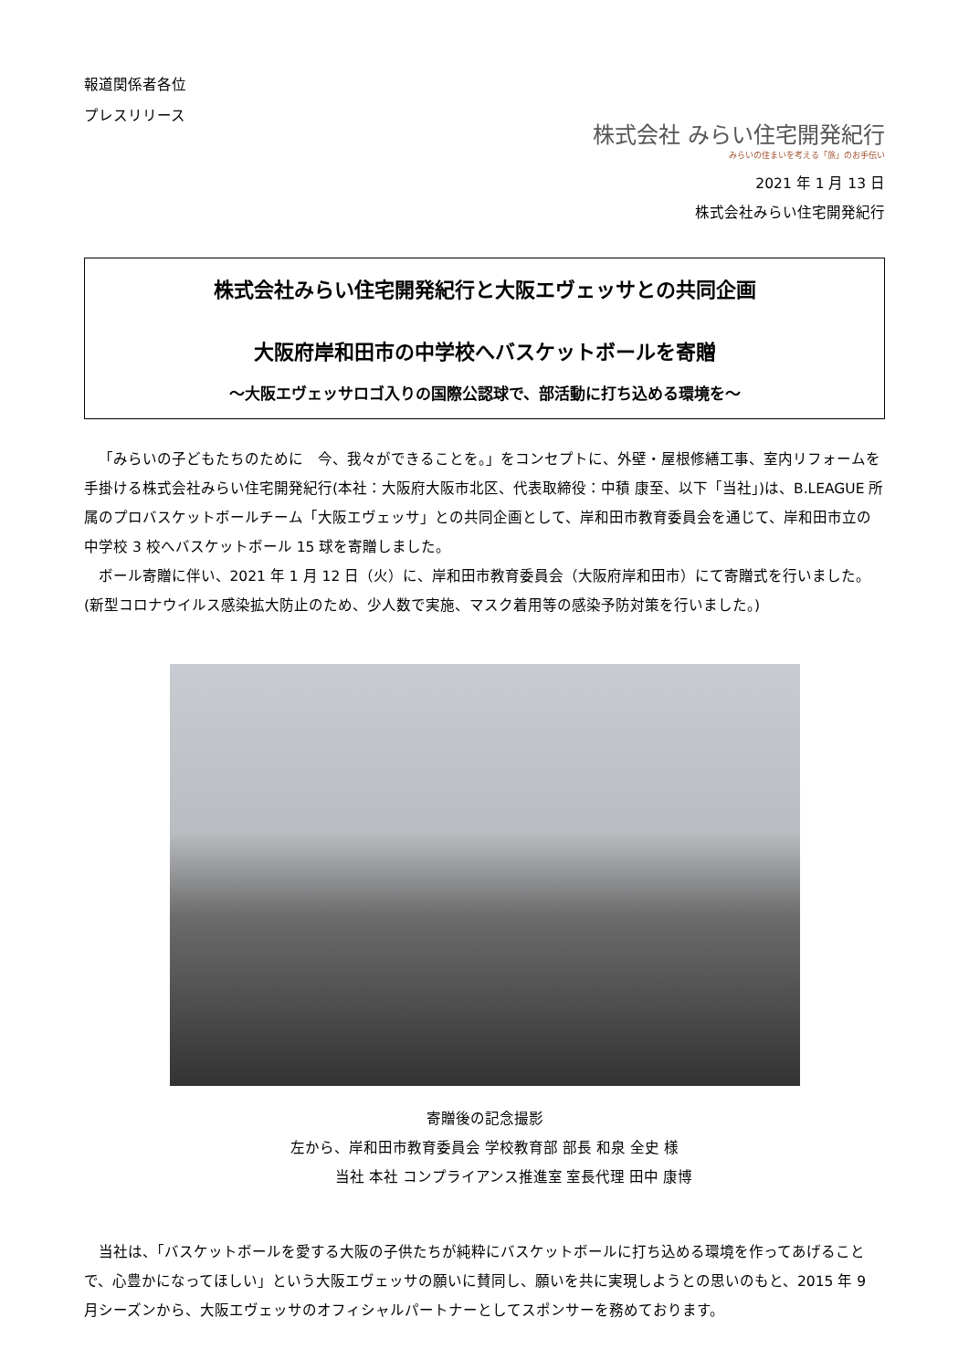報道関係者各位
プレスリリース
株式会社 みらい住宅開発紀行
みらいの住まいを考える「旅」のお手伝い
2021 年 1 月 13 日
株式会社みらい住宅開発紀行
株式会社みらい住宅開発紀行と大阪エヴェッサとの共同企画
大阪府岸和田市の中学校へバスケットボールを寄贈
～大阪エヴェッサロゴ入りの国際公認球で、部活動に打ち込める環境を～
「みらいの子どもたちのために　今、我々ができることを。」をコンセプトに、外壁・屋根修繕工事、室内リフォームを手掛ける株式会社みらい住宅開発紀行(本社：大阪府大阪市北区、代表取締役：中積 康至、以下「当社」)は、B.LEAGUE 所属のプロバスケットボールチーム「大阪エヴェッサ」との共同企画として、岸和田市教育委員会を通じて、岸和田市立の中学校 3 校へバスケットボール 15 球を寄贈しました。
ボール寄贈に伴い、2021 年 1 月 12 日（火）に、岸和田市教育委員会（大阪府岸和田市）にて寄贈式を行いました。(新型コロナウイルス感染拡大防止のため、少人数で実施、マスク着用等の感染予防対策を行いました。)
寄贈後の記念撮影
左から、岸和田市教育委員会 学校教育部 部長 和泉 全史 様
　　　　当社 本社 コンプライアンス推進室 室長代理 田中 康博
当社は、「バスケットボールを愛する大阪の子供たちが純粋にバスケットボールに打ち込める環境を作ってあげることで、心豊かになってほしい」という大阪エヴェッサの願いに賛同し、願いを共に実現しようとの思いのもと、2015 年 9 月シーズンから、大阪エヴェッサのオフィシャルパートナーとしてスポンサーを務めております。